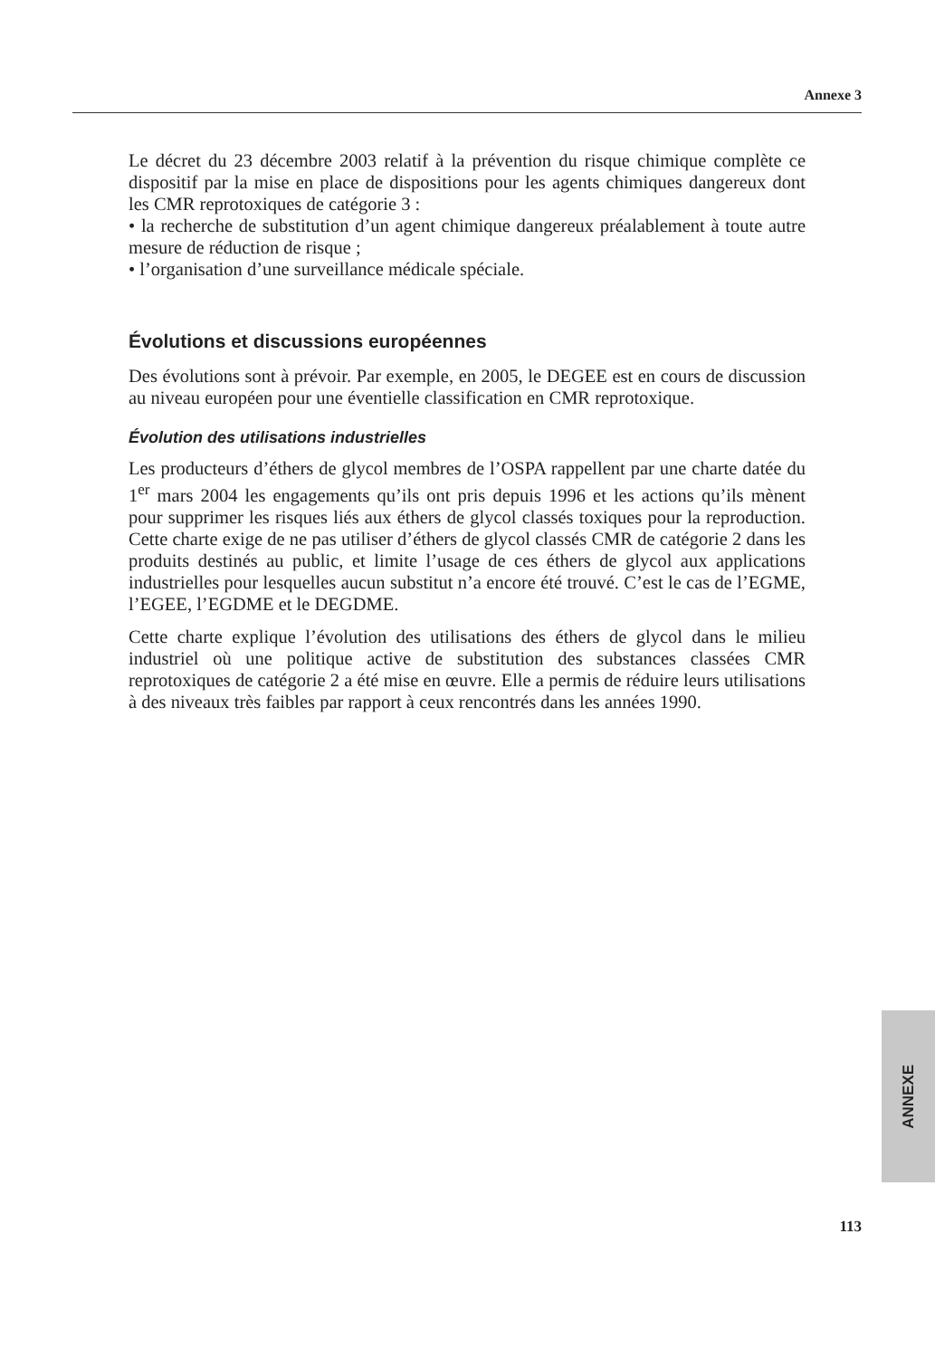Annexe 3
Le décret du 23 décembre 2003 relatif à la prévention du risque chimique complète ce dispositif par la mise en place de dispositions pour les agents chimiques dangereux dont les CMR reprotoxiques de catégorie 3 :
• la recherche de substitution d’un agent chimique dangereux préalablement à toute autre mesure de réduction de risque ;
• l’organisation d’une surveillance médicale spéciale.
Évolutions et discussions européennes
Des évolutions sont à prévoir. Par exemple, en 2005, le DEGEE est en cours de discussion au niveau européen pour une éventielle classification en CMR reprotoxique.
Évolution des utilisations industrielles
Les producteurs d’éthers de glycol membres de l’OSPA rappellent par une charte datée du 1<sup>er</sup> mars 2004 les engagements qu’ils ont pris depuis 1996 et les actions qu’ils mènent pour supprimer les risques liés aux éthers de glycol classés toxiques pour la reproduction. Cette charte exige de ne pas utiliser d’éthers de glycol classés CMR de catégorie 2 dans les produits destinés au public, et limite l’usage de ces éthers de glycol aux applications industrielles pour lesquelles aucun substitut n’a encore été trouvé. C’est le cas de l’EGME, l’EGEE, l’EGDME et le DEGDME.
Cette charte explique l’évolution des utilisations des éthers de glycol dans le milieu industriel où une politique active de substitution des substances classées CMR reprotoxiques de catégorie 2 a été mise en œuvre. Elle a permis de réduire leurs utilisations à des niveaux très faibles par rapport à ceux rencontrés dans les années 1990.
ANNEXE
113